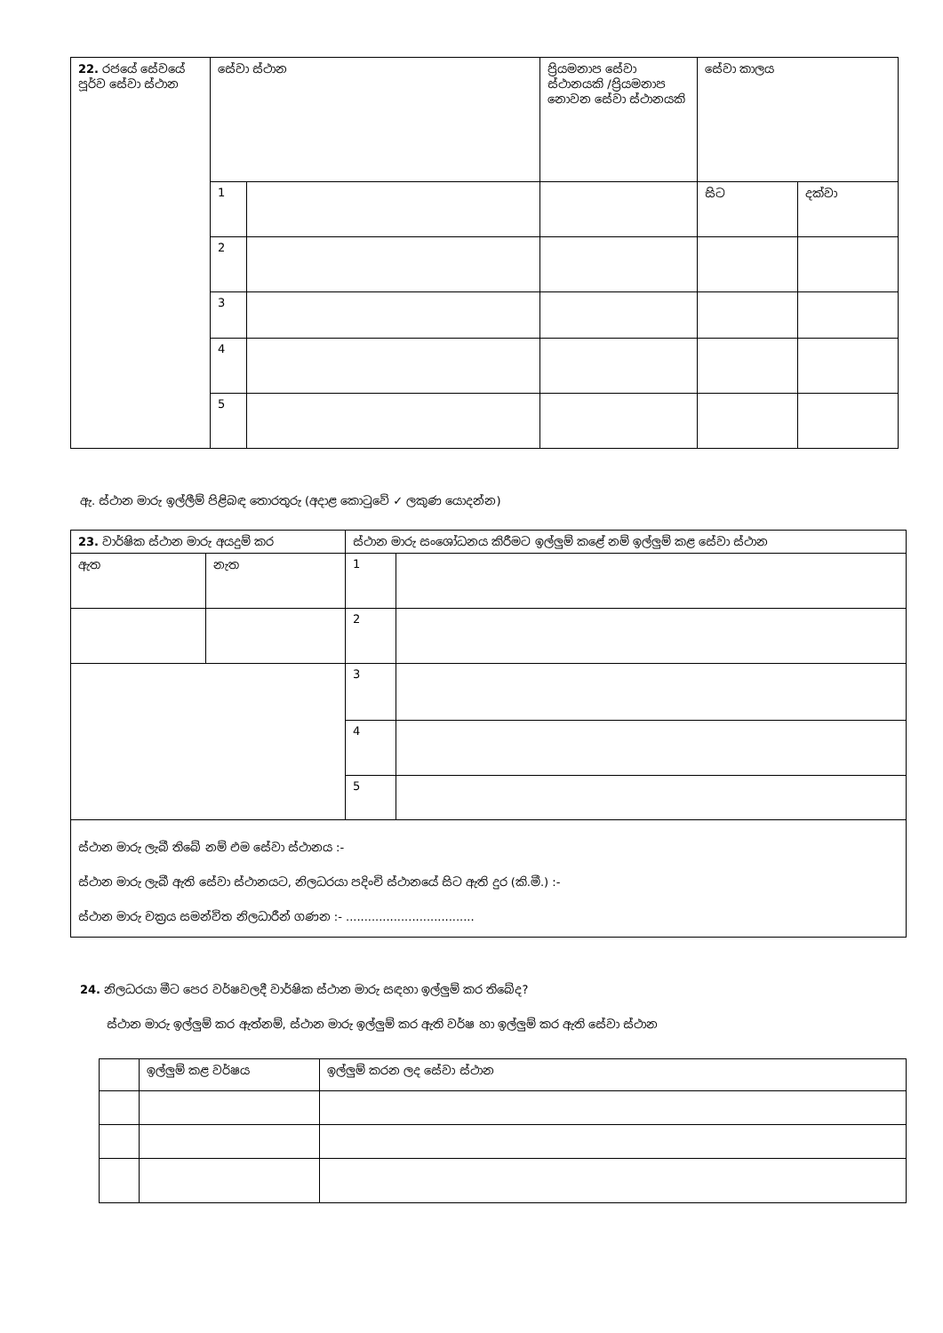| 22. රජයේ සේවයේ පූර්ව සේවා ස්ථාන | සේවා ස්ථාන | | ප්‍රියමනාප සේවා ස්ථානයකි /ප්‍රියමනාප නොවන සේවා ස්ථානයකි | සේවා කාලය | |
| | 1 | | | සිට | දක්වා |
| | 2 | | | | |
| | 3 | | | | |
| | 4 | | | | |
| | 5 | | | | |
ඇ. ස්ථාන මාරු ඉල්ලීම් පිළිබඳ තොරතුරු (අදාළ කොටුවේ ✓ ලකුණ යොදන්න)
| 23. වාර්ෂික ස්ථාන මාරු අයදුම් කර | | ස්ථාන මාරු සංශෝධනය කිරීමට ඉල්ලුම් කළේ නම් ඉල්ලුම් කළ සේවා ස්ථාන | |
| ඇත | නැත | 1 | |
| | | 2 | |
| | | 3 | |
| | | 4 | |
| | | 5 | |
| ස්ථාන මාරු ලැබී තිබේ නම් එම සේවා ස්ථානය :- ස්ථාන මාරු ලැබී ඇති සේවා ස්ථානයට, නිලධරයා පදිංචි ස්ථානයේ සිට ඇති දුර (කි.මී.) :- ස්ථාන මාරු චක්‍රය සමන්විත නිලධාරීන් ගණන :- ................................... | | | |
24. නිලධරයා මීට පෙර වර්ෂවලදී වාර්ෂික ස්ථාන මාරු සඳහා ඉල්ලුම් කර තිබේද?
ස්ථාන මාරු ඉල්ලුම් කර ඇත්නම්, ස්ථාන මාරු ඉල්ලුම් කර ඇති වර්ෂ හා ඉල්ලුම් කර ඇති සේවා ස්ථාන
| | ඉල්ලුම් කළ වර්ෂය | ඉල්ලුම් කරන ලද සේවා ස්ථාන |